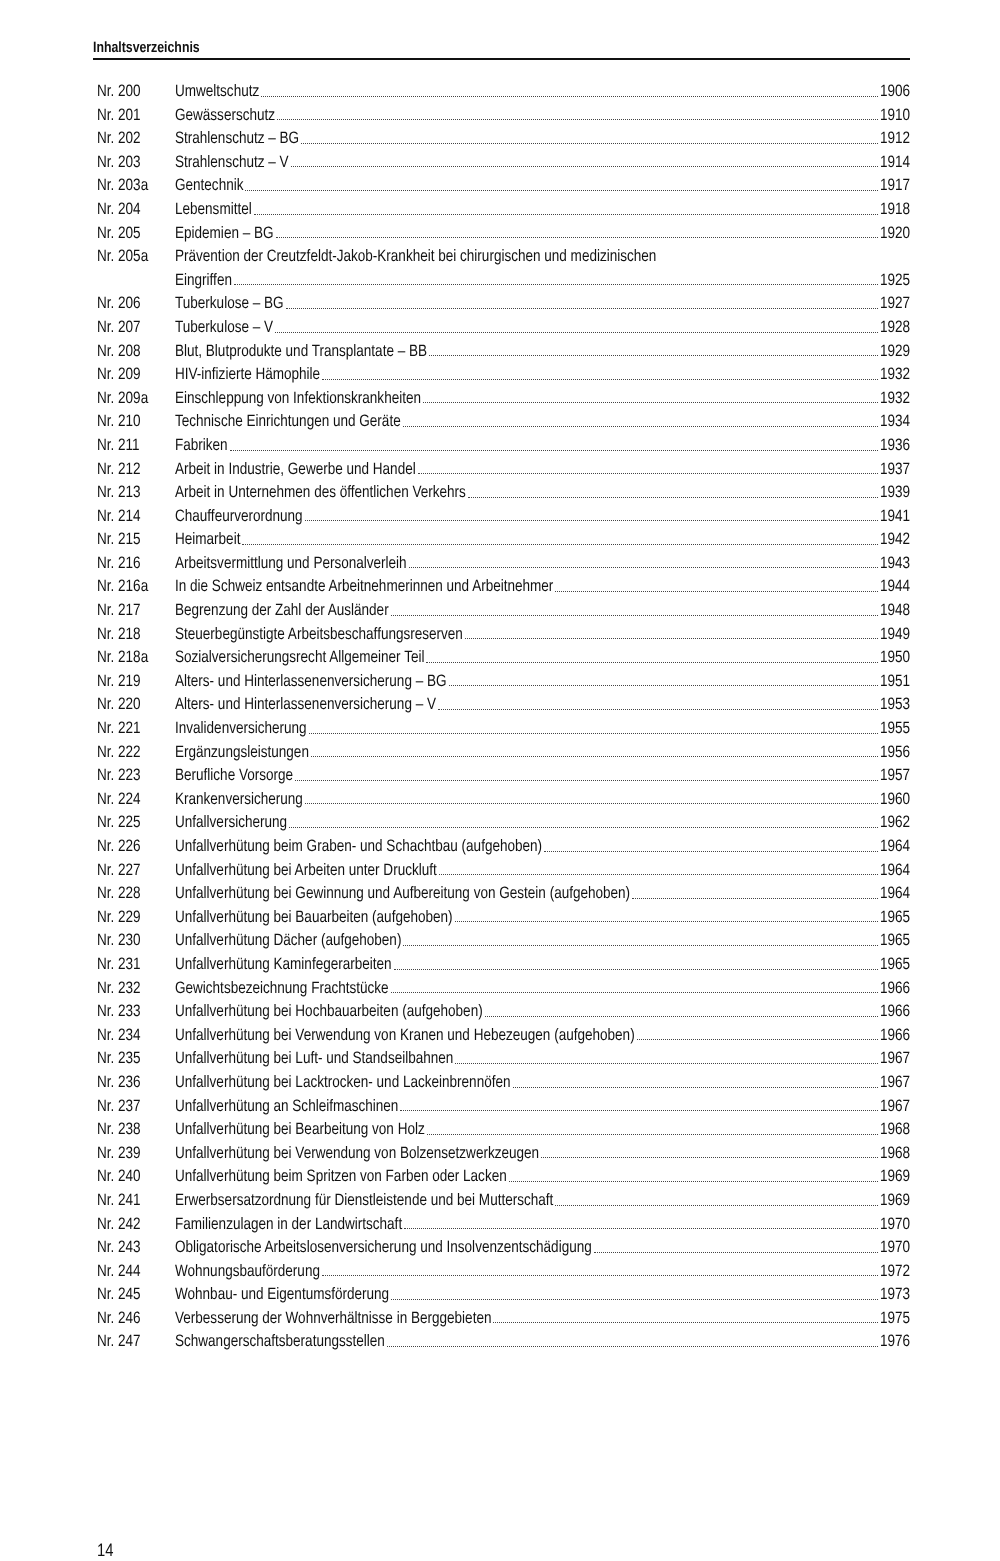Inhaltsverzeichnis
Nr. 200 Umweltschutz 1906
Nr. 201 Gewässerschutz 1910
Nr. 202 Strahlenschutz – BG 1912
Nr. 203 Strahlenschutz – V 1914
Nr. 203a Gentechnik 1917
Nr. 204 Lebensmittel 1918
Nr. 205 Epidemien – BG 1920
Nr. 205a Prävention der Creutzfeldt-Jakob-Krankheit bei chirurgischen und medizinischen
Eingriffen 1925
Nr. 206 Tuberkulose – BG 1927
Nr. 207 Tuberkulose – V 1928
Nr. 208 Blut, Blutprodukte und Transplantate – BB 1929
Nr. 209 HIV-infizierte Hämophile 1932
Nr. 209a Einschleppung von Infektionskrankheiten 1932
Nr. 210 Technische Einrichtungen und Geräte 1934
Nr. 211 Fabriken 1936
Nr. 212 Arbeit in Industrie, Gewerbe und Handel 1937
Nr. 213 Arbeit in Unternehmen des öffentlichen Verkehrs 1939
Nr. 214 Chauffeurverordnung 1941
Nr. 215 Heimarbeit 1942
Nr. 216 Arbeitsvermittlung und Personalverleih 1943
Nr. 216a In die Schweiz entsandte Arbeitnehmerinnen und Arbeitnehmer 1944
Nr. 217 Begrenzung der Zahl der Ausländer 1948
Nr. 218 Steuerbegünstigte Arbeitsbeschaffungsreserven 1949
Nr. 218a Sozialversicherungsrecht Allgemeiner Teil 1950
Nr. 219 Alters- und Hinterlassenenversicherung – BG 1951
Nr. 220 Alters- und Hinterlassenenversicherung – V 1953
Nr. 221 Invalidenversicherung 1955
Nr. 222 Ergänzungsleistungen 1956
Nr. 223 Berufliche Vorsorge 1957
Nr. 224 Krankenversicherung 1960
Nr. 225 Unfallversicherung 1962
Nr. 226 Unfallverhütung beim Graben- und Schachtbau (aufgehoben) 1964
Nr. 227 Unfallverhütung bei Arbeiten unter Druckluft 1964
Nr. 228 Unfallverhütung bei Gewinnung und Aufbereitung von Gestein (aufgehoben) 1964
Nr. 229 Unfallverhütung bei Bauarbeiten (aufgehoben) 1965
Nr. 230 Unfallverhütung Dächer (aufgehoben) 1965
Nr. 231 Unfallverhütung Kaminfegerarbeiten 1965
Nr. 232 Gewichtsbezeichnung Frachtstücke 1966
Nr. 233 Unfallverhütung bei Hochbauarbeiten (aufgehoben) 1966
Nr. 234 Unfallverhütung bei Verwendung von Kranen und Hebezeugen (aufgehoben) 1966
Nr. 235 Unfallverhütung bei Luft- und Standseilbahnen 1967
Nr. 236 Unfallverhütung bei Lacktrocken- und Lackeinbrennöfen 1967
Nr. 237 Unfallverhütung an Schleifmaschinen 1967
Nr. 238 Unfallverhütung bei Bearbeitung von Holz 1968
Nr. 239 Unfallverhütung bei Verwendung von Bolzensetzwerkzeugen 1968
Nr. 240 Unfallverhütung beim Spritzen von Farben oder Lacken 1969
Nr. 241 Erwerbsersatzordnung für Dienstleistende und bei Mutterschaft 1969
Nr. 242 Familienzulagen in der Landwirtschaft 1970
Nr. 243 Obligatorische Arbeitslosenversicherung und Insolvenzentschädigung 1970
Nr. 244 Wohnungsbauförderung 1972
Nr. 245 Wohnbau- und Eigentumsförderung 1973
Nr. 246 Verbesserung der Wohnverhältnisse in Berggebieten 1975
Nr. 247 Schwangerschaftsberatungsstellen 1976
14